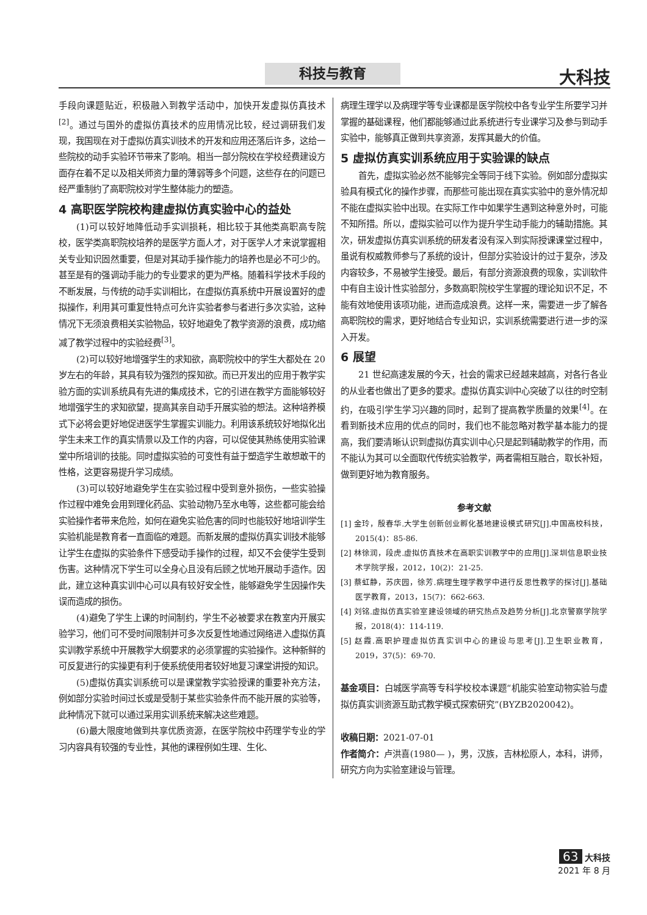科技与教育 大科技
手段向课题贴近，积极融入到教学活动中，加快开发虚拟仿真技术<sup>[2]</sup>。通过与国外的虚拟仿真技术的应用情况比较，经过调研我们发现，我国现在对于虚拟仿真实训技术的开发和应用还落后许多，这给一些院校的动手实验环节带来了影响。相当一部分院校在学校经费建设方面存在着不足以及相关师资力量的薄弱等多个问题，这些存在的问题已经严重制约了高职院校对学生整体能力的塑造。
4 高职医学院校构建虚拟仿真实验中心的益处
(1)可以较好地降低动手实训损耗，相比较于其他类高职高专院校，医学类高职院校培养的是医学方面人才，对于医学人才来说掌握相关专业知识固然重要，但是对其动手操作能力的培养也是必不可少的。甚至是有的强调动手能力的专业要求的更为严格。随着科学技术手段的不断发展，与传统的动手实训相比，在虚拟仿真系统中开展设置好的虚拟操作，利用其可重复性特点可允许实验者参与者进行多次实验，这种情况下无须浪费相关实验物品，较好地避免了教学资源的浪费，成功缩减了教学过程中的实验经费<sup>[3]</sup>。
(2)可以较好地增强学生的求知欲，高职院校中的学生大都处在 20 岁左右的年龄，其具有较为强烈的探知欲。而已开发出的应用于教学实验方面的实训系统具有先进的集成技术，它的引进在教学方面能够较好地增强学生的求知欲望，提高其亲自动手开展实验的想法。这种培养模式下必将会更好地促进医学生掌握实训能力。利用该系统较好地拟化出学生未来工作的真实情景以及工作的内容，可以促使其熟练使用实验课堂中所培训的技能。同时虚拟实验的可变性有益于塑造学生敢想敢干的性格，这更容易提升学习成绩。
(3)可以较好地避免学生在实验过程中受到意外损伤，一些实验操作过程中难免会用到理化药品、实验动物乃至水电等，这些都可能会给实验操作者带来危险，如何在避免实验危害的同时也能较好地培训学生实验机能是教育者一直面临的难题。而新发展的虚拟仿真实训技术能够让学生在虚拟的实验条件下感受动手操作的过程，却又不会使学生受到伤害。这种情况下学生可以全身心且没有后顾之忧地开展动手造作。因此，建立这种真实训中心可以具有较好安全性，能够避免学生因操作失误而造成的损伤。
(4)避免了学生上课的时间制约，学生不必被要求在教室内开展实验学习，他们可不受时间限制并可多次反复性地通过网络进入虚拟仿真实训教学系统中开展教学大纲要求的必须掌握的实验操作。这种新鲜的可反复进行的实操更有利于使系统使用者较好地复习课堂讲授的知识。
(5)虚拟仿真实训系统可以是课堂教学实验授课的重要补充方法，例如部分实验时间过长或是受制于某些实验条件而不能开展的实验等，此种情况下就可以通过采用实训系统来解决这些难题。
(6)最大限度地做到共享优质资源，在医学院校中药理学专业的学习内容具有较强的专业性，其他的课程例如生理、生化、
病理生理学以及病理学等专业课都是医学院校中各专业学生所要学习并掌握的基础课程，他们都能够通过此系统进行专业课学习及参与到动手实验中，能够真正做到共享资源，发挥其最大的价值。
5 虚拟仿真实训系统应用于实验课的缺点
首先，虚拟实验必然不能够完全等同于线下实验。例如部分虚拟实验具有模式化的操作步骤，而那些可能出现在真实实验中的意外情况却不能在虚拟实验中出现。在实际工作中如果学生遇到这种意外时，可能不知所措。所以，虚拟实验可以作为提升学生动手能力的辅助措施。其次，研发虚拟仿真实训系统的研发者没有深入到实际授课课堂过程中，虽说有权威教师参与了系统的设计，但部分实验设计的过于复杂，涉及内容较多，不易被学生接受。最后，有部分资源浪费的现象，实训软件中有自主设计性实验部分，多数高职院校学生掌握的理论知识不足，不能有效地使用该项功能，进而造成浪费。这样一来，需要进一步了解各高职院校的需求，更好地结合专业知识，实训系统需要进行进一步的深入开发。
6 展望
21 世纪高速发展的今天，社会的需求已经越来越高，对各行各业的从业者也做出了更多的要求。虚拟仿真实训中心突破了以往的时空制约，在吸引学生学习兴趣的同时，起到了提高教学质量的效果<sup>[4]</sup>。在看到新技术应用的优点的同时，我们也不能忽略对教学基本能力的提高，我们要清晰认识到虚拟仿真实训中心只是起到辅助教学的作用，而不能认为其可以全面取代传统实验教学，两者需相互融合，取长补短，做到更好地为教育服务。
参考文献
[1] 金玲，殷春华.大学生创新创业孵化基地建设模式研究[J].中国高校科技，2015(4)：85-86.
[2] 林徐润，段虎.虚拟仿真技术在高职实训教学中的应用[J].深圳信息职业技术学院学报，2012，10(2)：21-25.
[3] 蔡虹静，苏庆园，徐芳.病理生理学教学中进行反思性教学的探讨[J].基础医学教育，2013，15(7)：662-663.
[4] 刘铭.虚拟仿真实验室建设领域的研究热点及趋势分析[J].北京警察学院学报，2018(4)：114-119.
[5] 赵霞.高职护理虚拟仿真实训中心的建设与思考[J].卫生职业教育，2019，37(5)：69-70.
基金项目：白城医学高等专科学校校本课题“机能实验室动物实验与虚拟仿真实训资源互助式教学模式探索研究”(BYZB2020042)。
收稿日期：2021-07-01
作者简介：卢洪喜(1980— )，男，汉族，吉林松原人，本科，讲师，研究方向为实验室建设与管理。
63 大科技
2021 年 8 月